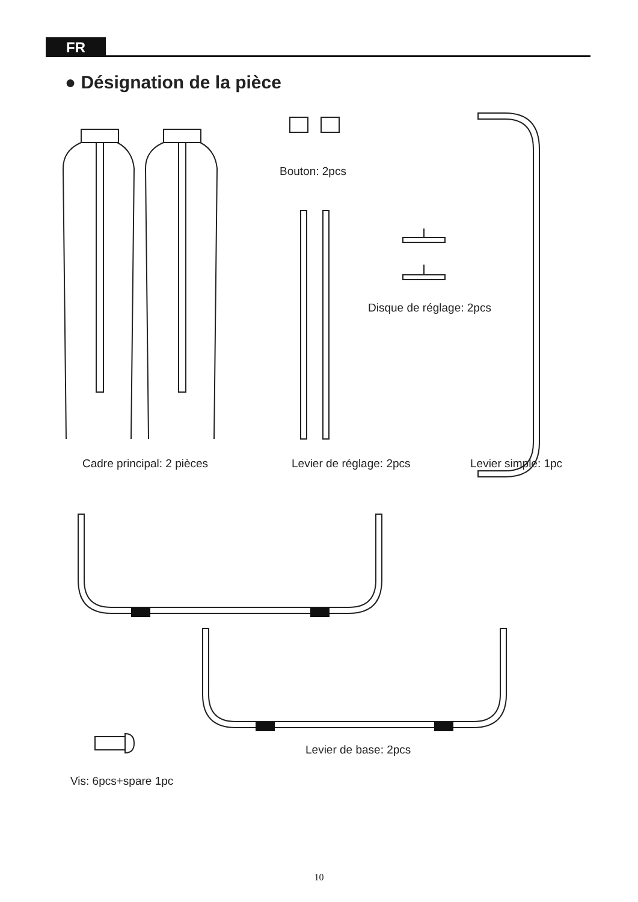FR
● Désignation de la pièce
Bouton: 2pcs
Disque de réglage: 2pcs
Cadre principal: 2 pièces Levier de réglage: 2pcs Levier simple: 1pc
Levier de base: 2pcs
Vis: 6pcs+spare 1pc
10